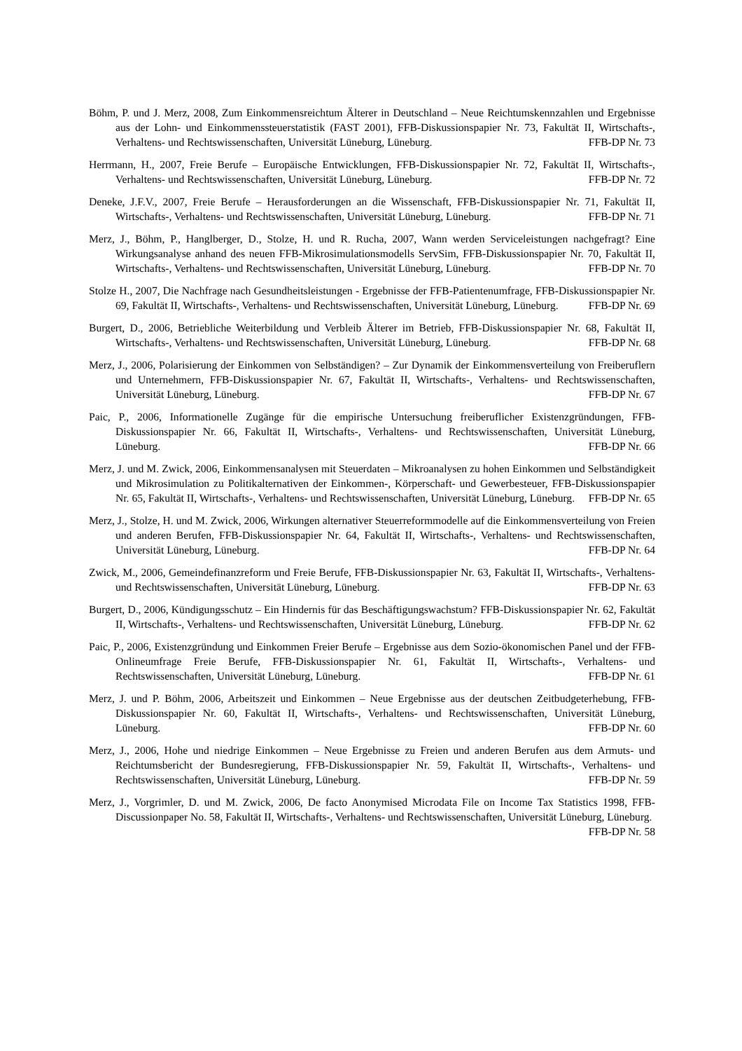Böhm, P. und J. Merz, 2008, Zum Einkommensreichtum Älterer in Deutschland – Neue Reichtumskennzahlen und Ergebnisse aus der Lohn- und Einkommenssteuerstatistik (FAST 2001), FFB-Diskussionspapier Nr. 73, Fakultät II, Wirtschafts-, Verhaltens- und Rechtswissenschaften, Universität Lüneburg, Lüneburg. FFB-DP Nr. 73
Herrmann, H., 2007, Freie Berufe – Europäische Entwicklungen, FFB-Diskussionspapier Nr. 72, Fakultät II, Wirtschafts-, Verhaltens- und Rechtswissenschaften, Universität Lüneburg, Lüneburg. FFB-DP Nr. 72
Deneke, J.F.V., 2007, Freie Berufe – Herausforderungen an die Wissenschaft, FFB-Diskussionspapier Nr. 71, Fakultät II, Wirtschafts-, Verhaltens- und Rechtswissenschaften, Universität Lüneburg, Lüneburg. FFB-DP Nr. 71
Merz, J., Böhm, P., Hanglberger, D., Stolze, H. und R. Rucha, 2007, Wann werden Serviceleistungen nachgefragt? Eine Wirkungsanalyse anhand des neuen FFB-Mikrosimulationsmodells ServSim, FFB-Diskussionspapier Nr. 70, Fakultät II, Wirtschafts-, Verhaltens- und Rechtswissenschaften, Universität Lüneburg, Lüneburg. FFB-DP Nr. 70
Stolze H., 2007, Die Nachfrage nach Gesundheitsleistungen - Ergebnisse der FFB-Patientenumfrage, FFB-Diskussionspapier Nr. 69, Fakultät II, Wirtschafts-, Verhaltens- und Rechtswissenschaften, Universität Lüneburg, Lüneburg. FFB-DP Nr. 69
Burgert, D., 2006, Betriebliche Weiterbildung und Verbleib Älterer im Betrieb, FFB-Diskussionspapier Nr. 68, Fakultät II, Wirtschafts-, Verhaltens- und Rechtswissenschaften, Universität Lüneburg, Lüneburg. FFB-DP Nr. 68
Merz, J., 2006, Polarisierung der Einkommen von Selbständigen? – Zur Dynamik der Einkommensverteilung von Freiberuflern und Unternehmern, FFB-Diskussionspapier Nr. 67, Fakultät II, Wirtschafts-, Verhaltens- und Rechtswissenschaften, Universität Lüneburg, Lüneburg. FFB-DP Nr. 67
Paic, P., 2006, Informationelle Zugänge für die empirische Untersuchung freiberuflicher Existenzgründungen, FFB-Diskussionspapier Nr. 66, Fakultät II, Wirtschafts-, Verhaltens- und Rechtswissenschaften, Universität Lüneburg, Lüneburg. FFB-DP Nr. 66
Merz, J. und M. Zwick, 2006, Einkommensanalysen mit Steuerdaten – Mikroanalysen zu hohen Einkommen und Selbständigkeit und Mikrosimulation zu Politikalternativen der Einkommen-, Körperschaft- und Gewerbesteuer, FFB-Diskussionspapier Nr. 65, Fakultät II, Wirtschafts-, Verhaltens- und Rechtswissenschaften, Universität Lüneburg, Lüneburg. FFB-DP Nr. 65
Merz, J., Stolze, H. und M. Zwick, 2006, Wirkungen alternativer Steuerreformmodelle auf die Einkommensverteilung von Freien und anderen Berufen, FFB-Diskussionspapier Nr. 64, Fakultät II, Wirtschafts-, Verhaltens- und Rechtswissenschaften, Universität Lüneburg, Lüneburg. FFB-DP Nr. 64
Zwick, M., 2006, Gemeindefinanzreform und Freie Berufe, FFB-Diskussionspapier Nr. 63, Fakultät II, Wirtschafts-, Verhaltens- und Rechtswissenschaften, Universität Lüneburg, Lüneburg. FFB-DP Nr. 63
Burgert, D., 2006, Kündigungsschutz – Ein Hindernis für das Beschäftigungswachstum? FFB-Diskussionspapier Nr. 62, Fakultät II, Wirtschafts-, Verhaltens- und Rechtswissenschaften, Universität Lüneburg, Lüneburg. FFB-DP Nr. 62
Paic, P., 2006, Existenzgründung und Einkommen Freier Berufe – Ergebnisse aus dem Sozio-ökonomischen Panel und der FFB-Onlineumfrage Freie Berufe, FFB-Diskussionspapier Nr. 61, Fakultät II, Wirtschafts-, Verhaltens- und Rechtswissenschaften, Universität Lüneburg, Lüneburg. FFB-DP Nr. 61
Merz, J. und P. Böhm, 2006, Arbeitszeit und Einkommen – Neue Ergebnisse aus der deutschen Zeitbudgeterhebung, FFB-Diskussionspapier Nr. 60, Fakultät II, Wirtschafts-, Verhaltens- und Rechtswissenschaften, Universität Lüneburg, Lüneburg. FFB-DP Nr. 60
Merz, J., 2006, Hohe und niedrige Einkommen – Neue Ergebnisse zu Freien und anderen Berufen aus dem Armuts- und Reichtumsbericht der Bundesregierung, FFB-Diskussionspapier Nr. 59, Fakultät II, Wirtschafts-, Verhaltens- und Rechtswissenschaften, Universität Lüneburg, Lüneburg. FFB-DP Nr. 59
Merz, J., Vorgrimler, D. und M. Zwick, 2006, De facto Anonymised Microdata File on Income Tax Statistics 1998, FFB-Discussionpaper No. 58, Fakultät II, Wirtschafts-, Verhaltens- und Rechtswissenschaften, Universität Lüneburg, Lüneburg. FFB-DP Nr. 58